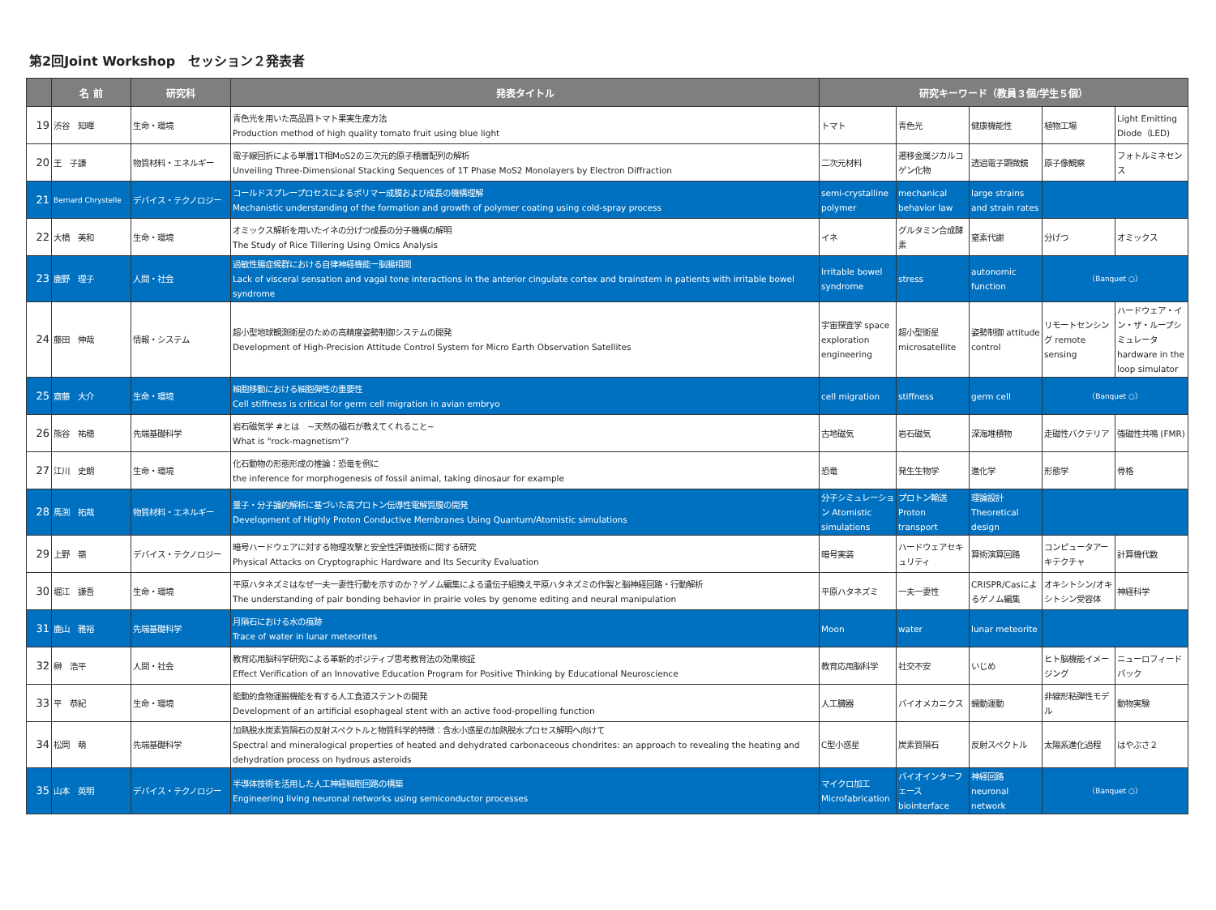第2回Joint Workshop　セッション２発表者
| | 名 前 | 研究科 | 発表タイトル | 研究キーワード（教員３個/学生５個） | | | | |
| --- | --- | --- | --- | --- | --- | --- | --- | --- |
| 19 | 渋谷 知暉 | 生命・環境 | 青色光を用いた高品質トマト果実生産方法 Production method of high quality tomato fruit using blue light | トマト | 青色光 | 健康機能性 | 植物工場 | Light Emitting Diode（LED) |
| 20 | 王 子謙 | 物質材料・エネルギー | 電子線回折による単層1T相MoS2の三次元的原子積層配列の解析 Unveiling Three-Dimensional Stacking Sequences of 1T Phase MoS2 Monolayers by Electron Diffraction | 二次元材料 | 遷移金属ジカルコゲン化物 | 透過電子顕微鏡 | 原子像観察 | フォトルミネセンス |
| 21 | Bernard Chrystelle | デバイス・テクノロジー | コールドスプレープロセスによるポリマー成膜および成長の機構理解 Mechanistic understanding of the formation and growth of polymer coating using cold-spray process | semi-crystalline polymer | mechanical behavior law | large strains and strain rates | | |
| 22 | 大橋 美和 | 生命・環境 | オミックス解析を用いたイネの分げつ成長の分子機構の解明 The Study of Rice Tillering Using Omics Analysis | イネ | グルタミン合成酵素 | 窒素代謝 | 分げつ | オミックス |
| 23 | 鹿野 理子 | 人間・社会 | 過敏性腸症候群における自律神経機能ー脳腸相関 Lack of visceral sensation and vagal tone interactions in the anterior cingulate cortex and brainstem in patients with irritable bowel syndrome | Irritable bowel syndrome | stress | autonomic function | （Banquet ○） | |
| 24 | 藤田 伸哉 | 情報・システム | 超小型地球観測衛星のための高精度姿勢制御システムの開発 Development of High-Precision Attitude Control System for Micro Earth Observation Satellites | 宇宙探査学 space exploration engineering | 超小型衛星 microsatellite | 姿勢制御 attitude control | リモートセンシング remote sensing | ハードウェア・イン・ザ・ループシミュレータ hardware in the loop simulator |
| 25 | 齋藤 大介 | 生命・環境 | 細胞移動における細胞弾性の重要性 Cell stiffness is critical for germ cell migration in avian embryo | cell migration | stiffness | germ cell | （Banquet ○） | |
| 26 | 熊谷 祐穂 | 先端基礎科学 | 岩石磁気学 #とは ~天然の磁石が教えてくれること~ What is "rock-magnetism"? | 古地磁気 | 岩石磁気 | 深海堆積物 | 走磁性バクテリア | 強磁性共鳴 (FMR) |
| 27 | 江川 史朗 | 生命・環境 | 化石動物の形態形成の推論：恐竜を例に the inference for morphogenesis of fossil animal, taking dinosaur for example | 恐竜 | 発生生物学 | 進化学 | 形態学 | 骨格 |
| 28 | 馬渕 拓哉 | 物質材料・エネルギー | 量子・分子論的解析に基づいた高プロトン伝導性電解質膜の開発 Development of Highly Proton Conductive Membranes Using Quantum/Atomistic simulations | 分子シミュレーション Atomistic simulations | プロトン輸送 Proton transport | 理論設計 Theoretical design | | |
| 29 | 上野 嶺 | デバイス・テクノロジー | 暗号ハードウェアに対する物理攻撃と安全性評価技術に関する研究 Physical Attacks on Cryptographic Hardware and Its Security Evaluation | 暗号実装 | ハードウェアセキュリティ | 算術演算回路 | コンピュータアーキテクチャ | 計算機代数 |
| 30 | 堀江 謙吾 | 生命・環境 | 平原ハタネズミはなぜ一夫一妻性行動を示すのか？ゲノム編集による遺伝子組換え平原ハタネズミの作製と脳神経回路・行動解析 The understanding of pair bonding behavior in prairie voles by genome editing and neural manipulation | 平原ハタネズミ | 一夫一妻性 | CRISPR/Casによるゲノム編集 | オキシトシン/オキシトシン受容体 | 神経科学 |
| 31 | 鹿山 雅裕 | 先端基礎科学 | 月隕石における水の痕跡 Trace of water in lunar meteorites | Moon | water | lunar meteorite | | |
| 32 | 榊 浩平 | 人間・社会 | 教育応用脳科学研究による革新的ポジティブ思考教育法の効果検証 Effect Verification of an Innovative Education Program for Positive Thinking by Educational Neuroscience | 教育応用脳科学 | 社交不安 | いじめ | ヒト脳機能イメージング | ニューロフィードバック |
| 33 | 平 恭紀 | 生命・環境 | 能動的食物運搬機能を有する人工食道ステントの開発 Development of an artificial esophageal stent with an active food-propelling function | 人工臓器 | バイオメカニクス | 蠕動運動 | 非線形粘弾性モデル | 動物実験 |
| 34 | 松岡 萌 | 先端基礎科学 | 加熱脱水炭素質隕石の反射スペクトルと物質科学的特徴：含水小惑星の加熱脱水プロセス解明へ向けて Spectral and mineralogical properties of heated and dehydrated carbonaceous chondrites: an approach to revealing the heating and dehydration process on hydrous asteroids | C型小惑星 | 炭素質隕石 | 反射スペクトル | 太陽系進化過程 | はやぶさ２ |
| 35 | 山本 英明 | デバイス・テクノロジー | 半導体技術を活用した人工神経細胞回路の構築 Engineering living neuronal networks using semiconductor processes | マイクロ加工 Microfabrication | バイオインターフェース biointerface | 神経回路 neuronal network | （Banquet ○） | |